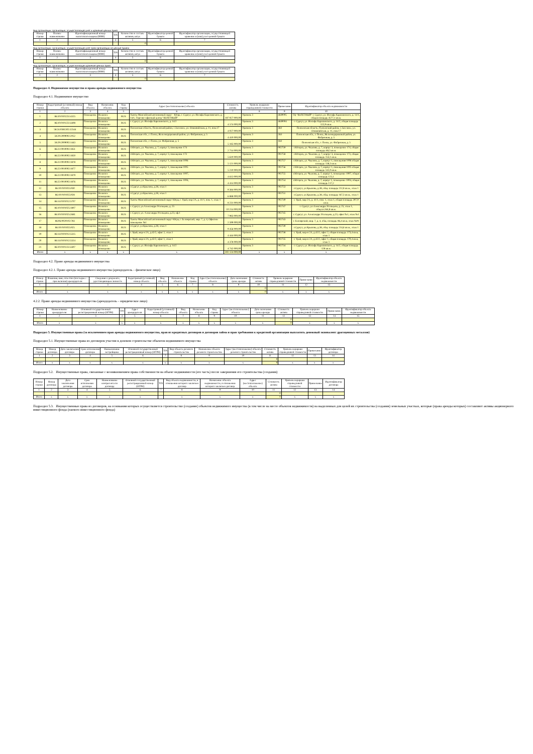Вид организации: организация, осуществляющая учет и хранение ценных бумаг
| Номер строки | Полное наименование | Идентификационный номер налогоплательщика (ИНН) | TIN | Количество в составе активов, штук | Идентификатор ценной бумаги | Идентификатор организации, осуществляющей хранение и (или) учет ценной бумаги |
| --- | --- | --- | --- | --- | --- | --- |
| 1 | 2 | 3 | 4 | 5 | 6 | 7 |
| | | | | 0 | | |
Вид организации: организация, осуществляющая учет прав организации на ценные бумаги
| Номер строки | Полное наименование | Идентификационный номер налогоплательщика (ИНН) | TIN | Количество в составе активов, штук | Идентификатор ценной бумаги | Идентификатор организации, осуществляющей хранение и (или) учет ценной бумаги |
| --- | --- | --- | --- | --- | --- | --- |
| 1 | 2 | 3 | 4 | 5 | 6 | 7 |
| | | | | 0 | | |
Вид организации: организация, осуществляющая хранение ценных бумаг
| Номер строки | Полное наименование | Идентификационный номер налогоплательщика (ИНН) | TIN | Количество в составе активов, штук | Идентификатор ценной бумаги | Идентификатор организации, осуществляющей хранение и (или) учет ценной бумаги |
| --- | --- | --- | --- | --- | --- | --- |
| 1 | 2 | 3 | 4 | 5 | 6 | 7 |
| | | | | 0 | | |
Подраздел 4. Недвижимое имущество и права аренды недвижимого имущества
Подраздел 4.1. Недвижимое имущество
| Номер строки | Кадастровый (условный) номер объекта | Вид объекта | Назначение объекта | Код страны | Адрес (местоположение) объекта | Стоимость актива | Уровень иерархии справедливой стоимости | Примечание | Идентификатор объекта недвижимости |
| --- | --- | --- | --- | --- | --- | --- | --- | --- | --- |
| 1 | 2 | 3 | 4 | 5 | 6 | 7 | 8 | 9 | 10 |
| 1 | 86:10:0101251:4325 | Помещение | Нежилое помещение | RUS | Ханты-Мансийский автономный округ - Югра, г. Сургут, ул. Иосифа Каролинского, д. 14/1, Торгово-офисный центр "ВЗЛЕТНЫЙ" | 187 927 000,00 | Уровень 3 | 4Ю0005 | ТЦ "ВЗЛЕТНЫЙ" г. Сургут, ул. Иосифа Каролинского, д. 14/1, общая площадь 4577,1 кв.м. |
| 2 | 86:10:0101251:4408 | Помещение | Нежилое помещение | RUS | г. Сургут, ул. Иосифа Каролинского, д. 14/2 | 4 574 000,00 | Уровень 3 | 4Ю0004 | г. Сургут, ул. Иосифа Каролинского, д. 14/2, общая площадь 122,9 кв.м. |
| 3 | 58:24:0381302:12544 | Помещение | Нежилое помещение | RUS | Пензенская область, Пензенский район, с.Засечное, ул. Олимпийская, д. 11, пом.17 | 4 027 000,00 | Уровень 3 | 3Ю | Пензенская область, Пензенский район, с.Засечное, ул. Олимпийская, д. 11, пом.17 |
| 4 | 58:29:2009002:2052 | Помещение | Нежилое помещение | RUS | Пензенская обл., г. Пенза, Железнодорожный район, ул. Фабричная, д. 5 | 4 410 000,00 | Уровень 3 | 2Ю | Пензенская обл., г. Пенза, Железнодорожный район, ул. Фабричная, д. 5 |
| 5 | 58:29:2009002:1443 | Помещение | Нежилое помещение | RUS | Пензенская обл., г. Пенза, ул. Фабричная, д. 5 | 5 185 000,00 | Уровень 3 | 1Ю | Пензенская обл., г. Пенза, ул. Фабричная, д. 5 |
| 6 | 86:22:0010002:1851 | Помещение | Нежилое помещение | RUS | г.Югорск, ул. Чкалова, д. 7, корпус 3, помещение 174 | 2 714 000,00 | Уровень 3 | 002759 | г.Югорск, ул. Чкалова, д. 7, корпус 3, помещение 174, общая площадь 68,3 кв.м. |
| 7 | 86:22:0010002:1850 | Помещение | Нежилое помещение | RUS | г.Югорск, ул. Чкалова, д. 7, корпус 3, помещение 173 | 5 610 000,00 | Уровень 3 | 002758 | г.Югорск, ул. Чкалова, д. 7, корпус 3, помещение 173, общая площадь 153,1 кв.м. |
| 8 | 86:22:0010002:1878 | Помещение | Нежилое помещение | RUS | г.Югорск, ул. Чкалова, д. 7, корпус 1, помещения 1006 | 5 121 000,00 | Уровень 3 | 002757 | г.Югорск, ул. Чкалова, д. 7, корпус 1, помещения 1006 общая площадь 138,3 кв.м. |
| 9 | 86:22:0010002:1877 | Помещение | Нежилое помещение | RUS | г.Югорск, ул. Чкалова, д. 7, корпус 1, помещения 1005 | 5 210 000,00 | Уровень 3 | 002756 | г.Югорск, ул. Чкалова, д. 7, корпус 1, помещения 1005 общая площадь 141,0 кв.м. |
| 10 | 86:22:0010002:1879 | Помещение | Нежилое помещение | RUS | г.Югорск, ул. Чкалова, д. 7, корпус 1, помещение 1007, | 4 613 000,00 | Уровень 3 | 002755 | г.Югорск, ул. Чкалова, д. 7, корпус 1, помещение 1007, общая площадь 123,1 |
| 11 | 86:22:0010002:1876 | Помещение | Нежилое помещение | RUS | г.Югорск, ул. Чкалова, д. 7, корпус 1, помещение 1004, | 4 414 000,00 | Уровень 3 | 002754 | г.Югорск, ул. Чкалова, д. 7, корпус 1, помещение 1004, общая площадь 117,2 |
| 12 | 86:10:0101025:930 | Помещение | Нежилое помещение | RUS | г.Сургут, ул.Крылова, д.38, этаж 1 | 9 384 000,00 | Уровень 3 | 002753 | г.Сургут, ул.Крылова, д.38, общ. площадь 212,8 кв.м., этаж 1 |
| 13 | 86:10:0101025:928 | Помещение | Нежилое помещение | RUS | г.Сургут, ул.Крылова, д.38, этаж 1 | 6 888 000,00 | Уровень 3 | 002751 | г.Сургут, ул.Крылова, д.38, общ. площадь 167,3 кв.м., этаж 1 |
| 14 | 86:14:0101012:5707 | Помещение | Нежилое помещение | RUS | Ханты-Мансийский автономный округ-Югра, г. Урай, мкр 2А, д. 41/1, пом. 1, этаж 1 | 8 231 000,00 | Уровень 3 | 002749 | г. Урай, мкр 2А, д. 41/1, пом. 1, этаж 1, общая площадь 397,9 кв.м. |
| 15 | 86:10:0101025:1807 | Помещение | Нежилое помещение | RUS | г. Сургут, ул.Александра Усольцева, д. 25 | 10 214 000,00 | Уровень 3 | 002747 | г. Сургут, ул.Александра Усольцева, д. 25, этаж 1, общ.пл.264,8 кв.м. |
| 16 | 86:10:0101025:2681 | Помещение | Нежилое помещение | RUS | г. Сургут, ул. Александра Усольцева, д.23, оф.1 | 7 983 000,00 | Уровень 3 | 002745 | г. Сургут, ул. Александра Усольцева, д.23, офис №1, этаж №1 |
| 17 | 86:06:0020102:783 | Помещение | Нежилое помещение | RUS | Ханты-Мансийский автономный округ-Югра, г. Белоярский, мкр. 7, д. 4, Офисное помещение №1 | 2 599 000,00 | Уровень 3 | 002743 | г. Белоярский, мкр. 7, д. 4, общ. площадь 86,4 кв.м, этаж №01 |
| 18 | 86:10:0101025:925 | Помещение | Нежилое помещение | RUS | г.Сургут, ул.Крылова, д.38, этаж 1 | 9 456 000,00 | Уровень 3 | 002739 | г.Сургут, ул.Крылова, д.38, общ. площадь 214,6 кв.м., этаж 1 |
| 19 | 86:14:0101012:5325 | Помещение | Нежилое помещение | RUS | г. Урай, мкр-н 2А, д.42/2, офис 2, этаж 1 | 4 444 000,00 | Уровень 3 | 002738 | г. Урай, мкр-н 2А, д.42/2, офис 2, общая площадь 173,4 кв.м, этаж 1 |
| 20 | 86:14:0101012:5324 | Помещение | Нежилое помещение | RUS | г. Урай, мкр-н 2А, д.42/2, офис 1, этаж 1 | 4 378 000,00 | Уровень 3 | 002735 | г. Урай, мкр-н 2А, д.42/2, офис 1, общая площадь 170,4 кв.м, этаж 1 |
| 21 | 86:10:0101251:4407 | Помещение | Нежилое помещение | RUS | г. Сургут, ул. Иосифа Каролинского, д. 14/2 | 4 742 000,00 | Уровень 3 | 002734 | г. Сургут, ул. Иосифа Каролинского, д. 14/2, общая площадь 128 кв.м. |
| Итого | x | x | x | x | x | 302 124 000,00 | x | x | x |
Подраздел 4.2. Право аренды недвижимого имущества
Подраздел 4.2.1. Право аренды недвижимого имущества (арендодатель – физическое лицо)
| Номер строки | Фамилия, имя, отчество (последнее – при наличии) арендодателя | Сведения о документе, удостоверяющем личность | Кадастровый (условный) номер объекта | Вид объекта | Назначение объекта | Код страны | Адрес (местоположение) объекта | Дата окончания срока аренды | Стоимость актива | Уровень иерархии справедливой стоимости | Примечание | Идентификатор объекта недвижимости |
| --- | --- | --- | --- | --- | --- | --- | --- | --- | --- | --- | --- | --- |
| 1 | 2 | 3 | 4 | 5 | 6 | 7 | 8 | 9 | 10 | 11 | 12 | 13 |
| | | | | | | | | | 0 | | | |
| Итого | x | x | x | x | x | x | x | x | 0 | x | x | x |
4.2.2. Право аренды недвижимого имущества (арендодатель – юридическое лицо)
| Номер строки | Наименование арендодателя | Основной государственный регистрационный номер (ОГРН) | TIN | Адрес арендодателя | Кадастровый (условный) номер объекта | Вид объекта | Назначение объекта | Код страны | Адрес (местоположение) объекта | Дата окончания срока аренды | Стоимость актива | Уровень иерархии справедливой стоимости | Примечание | Идентификатор объекта недвижимости |
| --- | --- | --- | --- | --- | --- | --- | --- | --- | --- | --- | --- | --- | --- | --- |
| 1 | 2 | 3 | 4 | 5 | 6 | 7 | 8 | 9 | 10 | 11 | 12 | 13 | 14 | 15 |
| | | | | | | | | | | | 0 | | | |
| Итого | x | x | x | x | x | x | x | x | x | x | 0 | x | x | x |
Подраздел 5. Имущественные права (за исключением прав аренды недвижимого имущества, прав из кредитных договоров и договоров займа и прав требования к кредитной организации выплатить денежный эквивалент драгоценных металлов)
Подраздел 5.1. Имущественные права из договоров участия в долевом строительстве объектов недвижимого имущества
| Номер строки | Номер договора | Дата заключения договора | Срок исполнения договора | Наименование застройщика | Основной государственный регистрационный номер (ОГРН) | TIN | Вид объекта долевого строительства | Назначение объекта долевого строительства | Адрес (местоположение) объекта долевого строительства | Стоимость актива | Уровень иерархии справедливой стоимости | Примечание | Идентификатор договора |
| --- | --- | --- | --- | --- | --- | --- | --- | --- | --- | --- | --- | --- | --- |
| 1 | 2 | 3 | 4 | 5 | 6 | 7 | 8 | 9 | 10 | 11 | 12 | 13 | 14 |
| | | | | | | | | | | 0 | | | |
| Итого | x | x | x | x | x | x | x | x | x | 0 | x | x | x |
Подраздел 5.2. Имущественные права, связанные с возникновением права собственности на объект недвижимости (его часть) после завершения его строительства (создания)
| Номер строки | Номер договора | Дата заключения договора | Срок исполнения договора | Наименование контрагента по договору | Основной государственный регистрационный номер (ОГРН) | TIN | Вид объекта недвижимости, в отношении которого заключен договор | Назначение объекта недвижимости, в отношении которого заключен договор | Адрес (местоположение) объекта | Стоимость актива | Уровень иерархии справедливой стоимости | Примечание | Идентификатор договора |
| --- | --- | --- | --- | --- | --- | --- | --- | --- | --- | --- | --- | --- | --- |
| 1 | 2 | 3 | 4 | 5 | 6 | 7 | 8 | 9 | 10 | 11 | 12 | 13 | 14 |
| | | | | | | | | | | 0 | | | |
| Итого | x | x | x | x | x | | x | x | x | 0 | x | x | x |
Подраздел 5.3. Имущественные права из договоров, на основании которых осуществляется строительство (создание) объектов недвижимого имущества (в том числе на месте объектов недвижимости) на выделенных для целей их строительства (создания) земельных участках, которые (права аренды которых) составляют активы акционерного инвестиционного фонда (паевого инвестиционного фонда)